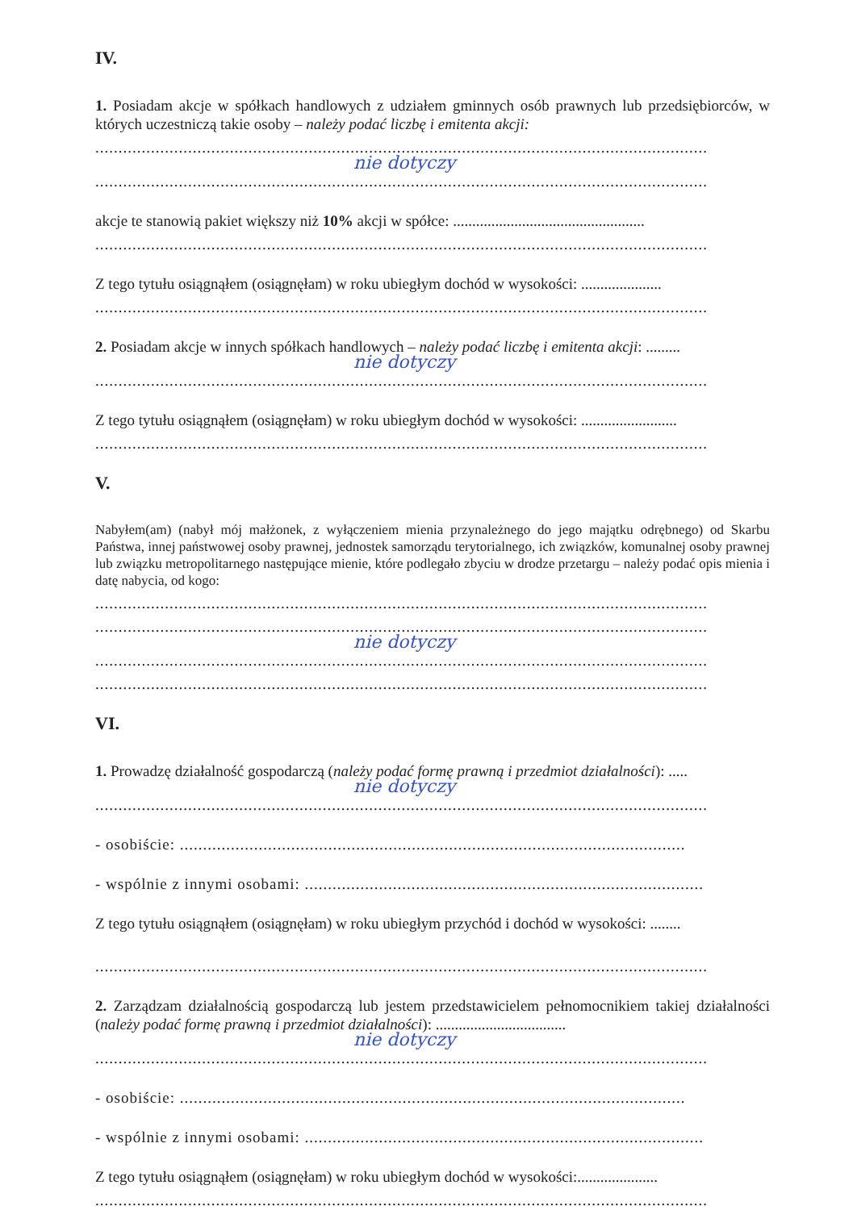IV.
1. Posiadam akcje w spółkach handlowych z udziałem gminnych osób prawnych lub przedsiębiorców, w których uczestniczą takie osoby – należy podać liczbę i emitenta akcji:
....................................................................................................................................
nie dotyczy
....................................................................................................................................
akcje te stanowią pakiet większy niż 10% akcji w spółce: ..................................................
....................................................................................................................................
Z tego tytułu osiągnąłem (osiągnęłam) w roku ubiegłym dochód w wysokości: .....................
....................................................................................................................................
2. Posiadam akcje w innych spółkach handlowych – należy podać liczbę i emitenta akcji: .........
nie dotyczy
....................................................................................................................................
Z tego tytułu osiągnąłem (osiągnęłam) w roku ubiegłym dochód w wysokości: .........................
....................................................................................................................................
V.
Nabyłem(am) (nabył mój małżonek, z wyłączeniem mienia przynależnego do jego majątku odrębnego) od Skarbu Państwa, innej państwowej osoby prawnej, jednostek samorządu terytorialnego, ich związków, komunalnej osoby prawnej lub związku metropolitarnego następujące mienie, które podlegało zbyciu w drodze przetargu – należy podać opis mienia i datę nabycia, od kogo:
....................................................................................................................................
....................................................................................................................................
nie dotyczy
....................................................................................................................................
....................................................................................................................................
VI.
1. Prowadzę działalność gospodarczą (należy podać formę prawną i przedmiot działalności): .....
nie dotyczy
....................................................................................................................................
- osobiście: .............................................................................................................
- wspólnie z innymi osobami: ......................................................................................
Z tego tytułu osiągnąłem (osiągnęłam) w roku ubiegłym przychód i dochód w wysokości: ........
....................................................................................................................................
2. Zarządzam działalnością gospodarczą lub jestem przedstawicielem pełnomocnikiem takiej działalności (należy podać formę prawną i przedmiot działalności): ..................................
nie dotyczy
....................................................................................................................................
- osobiście: .............................................................................................................
- wspólnie z innymi osobami: ......................................................................................
Z tego tytułu osiągnąłem (osiągnęłam) w roku ubiegłym dochód w wysokości:.....................
....................................................................................................................................